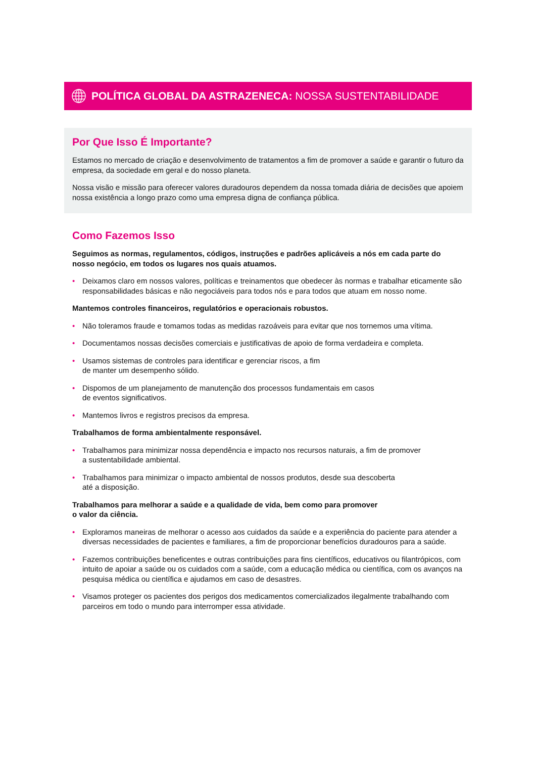POLÍTICA GLOBAL DA ASTRAZENECA: NOSSA SUSTENTABILIDADE
Por Que Isso É Importante?
Estamos no mercado de criação e desenvolvimento de tratamentos a fim de promover a saúde e garantir o futuro da empresa, da sociedade em geral e do nosso planeta.
Nossa visão e missão para oferecer valores duradouros dependem da nossa tomada diária de decisões que apoiem nossa existência a longo prazo como uma empresa digna de confiança pública.
Como Fazemos Isso
Seguimos as normas, regulamentos, códigos, instruções e padrões aplicáveis a nós em cada parte do nosso negócio, em todos os lugares nos quais atuamos.
• Deixamos claro em nossos valores, políticas e treinamentos que obedecer às normas e trabalhar eticamente são responsabilidades básicas e não negociáveis para todos nós e para todos que atuam em nosso nome.
Mantemos controles financeiros, regulatórios e operacionais robustos.
• Não toleramos fraude e tomamos todas as medidas razoáveis para evitar que nos tornemos uma vítima.
• Documentamos nossas decisões comerciais e justificativas de apoio de forma verdadeira e completa.
• Usamos sistemas de controles para identificar e gerenciar riscos, a fim
de manter um desempenho sólido.
• Dispomos de um planejamento de manutenção dos processos fundamentais em casos
de eventos significativos.
• Mantemos livros e registros precisos da empresa.
Trabalhamos de forma ambientalmente responsável.
• Trabalhamos para minimizar nossa dependência e impacto nos recursos naturais, a fim de promover
a sustentabilidade ambiental.
• Trabalhamos para minimizar o impacto ambiental de nossos produtos, desde sua descoberta
até a disposição.
Trabalhamos para melhorar a saúde e a qualidade de vida, bem como para promover
o valor da ciência.
• Exploramos maneiras de melhorar o acesso aos cuidados da saúde e a experiência do paciente para atender a diversas necessidades de pacientes e familiares, a fim de proporcionar benefícios duradouros para a saúde.
• Fazemos contribuições beneficentes e outras contribuições para fins científicos, educativos ou filantrópicos, com intuito de apoiar a saúde ou os cuidados com a saúde, com a educação médica ou científica, com os avanços na pesquisa médica ou científica e ajudamos em caso de desastres.
• Visamos proteger os pacientes dos perigos dos medicamentos comercializados ilegalmente trabalhando com parceiros em todo o mundo para interromper essa atividade.